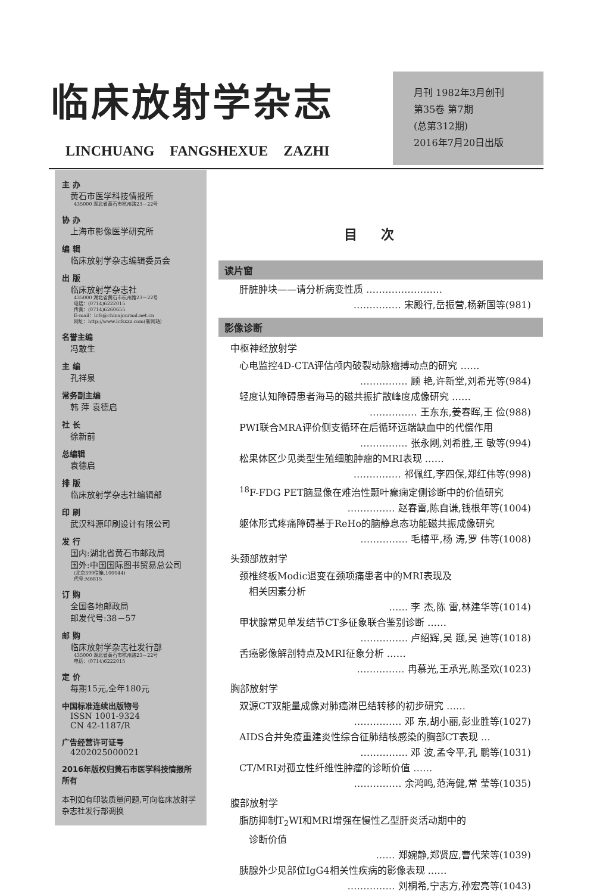临床放射学杂志
LINCHUANG FANGSHEXUE ZAZHI
月刊 1982年3月创刊
第35卷 第7期
(总第312期)
2016年7月20日出版
主 办
黄石市医学科技情报所
435000 湖北省黄石市杭州路23－22号
协 办
上海市影像医学研究所
编 辑
临床放射学杂志编辑委员会
出 版
临床放射学杂志社
435000 湖北省黄石市杭州路23－22号
电话：(0714)6222015
传真：(0714)6260655
E-mail：lcfs@chinajournal.net.cn
网址：http://www.lcfsxzz.com(新网站)
名誉主编
冯敢生
主 编
孔祥泉
常务副主编
韩 萍 袁德启
社 长
徐新前
总编辑
袁德启
排 版
临床放射学杂志社编辑部
印 刷
武汉科源印刷设计有限公司
发 行
国内:湖北省黄石市邮政局
国外:中国国际图书贸易总公司
(北京399信箱,100044)
代号:M6815
订 购
全国各地邮政局
邮发代号:38－57
邮 购
临床放射学杂志社发行部
435000 湖北省黄石市杭州路23－22号
电话：(0714)6222015
定 价
每期15元,全年180元
中国标准连续出版物号
ISSN 1001-9324
CN 42-1187/R
广告经营许可证号
4202025000021
2016年版权归黄石市医学科技情报所所有
本刊如有印装质量问题,可向临床放射学杂志社发行部调换
目次
读片窗
肝脏肿块——请分析病变性质 ……………………
…………… 宋殿行,岳振营,杨新国等(981)
影像诊断
中枢神经放射学
心电监控4D-CTA评估颅内破裂动脉瘤搏动点的研究 ……
…………… 顾 艳,许新堂,刘希光等(984)
轻度认知障碍患者海马的磁共振扩散峰度成像研究 ……
…………… 王东东,姜春晖,王 俭(988)
PWI联合MRA评价侧支循环在后循环远端缺血中的代偿作用
…………… 张永刚,刘希胜,王 敏等(994)
松果体区少见类型生殖细胞肿瘤的MRI表现 ……
…………… 祁佩红,李四保,郑红伟等(998)
<sup>18</sup>F-FDG PET脑显像在难治性颞叶癫痫定侧诊断中的价值研究
…………… 赵春雷,陈自谦,钱根年等(1004)
躯体形式疼痛障碍基于ReHo的脑静息态功能磁共振成像研究
…………… 毛椿平,杨 涛,罗 伟等(1008)
头颈部放射学
颈椎终板Modic退变在颈项痛患者中的MRI表现及
　相关因素分析
…… 李 杰,陈 雷,林建华等(1014)
甲状腺常见单发结节CT多征象联合鉴别诊断 ……
…………… 卢绍辉,吴 颋,吴 迪等(1018)
舌癌影像解剖特点及MRI征象分析 ……
…………… 冉慕光,王承光,陈圣欢(1023)
胸部放射学
双源CT双能量成像对肺癌淋巴结转移的初步研究 ……
…………… 邓 东,胡小丽,彭业胜等(1027)
AIDS合并免疫重建炎性综合征肺结核感染的胸部CT表现 …
…………… 邓 波,孟令平,孔 鹏等(1031)
CT/MRI对孤立性纤维性肿瘤的诊断价值 ……
…………… 余鸿鸣,范海健,常 莹等(1035)
腹部放射学
脂肪抑制T<sub>2</sub>WI和MRI增强在慢性乙型肝炎活动期中的
　诊断价值
…… 郑婉静,郑贤应,曹代荣等(1039)
胰腺外少见部位IgG4相关性疾病的影像表现 ……
…………… 刘桐希,宁志方,孙宏亮等(1043)